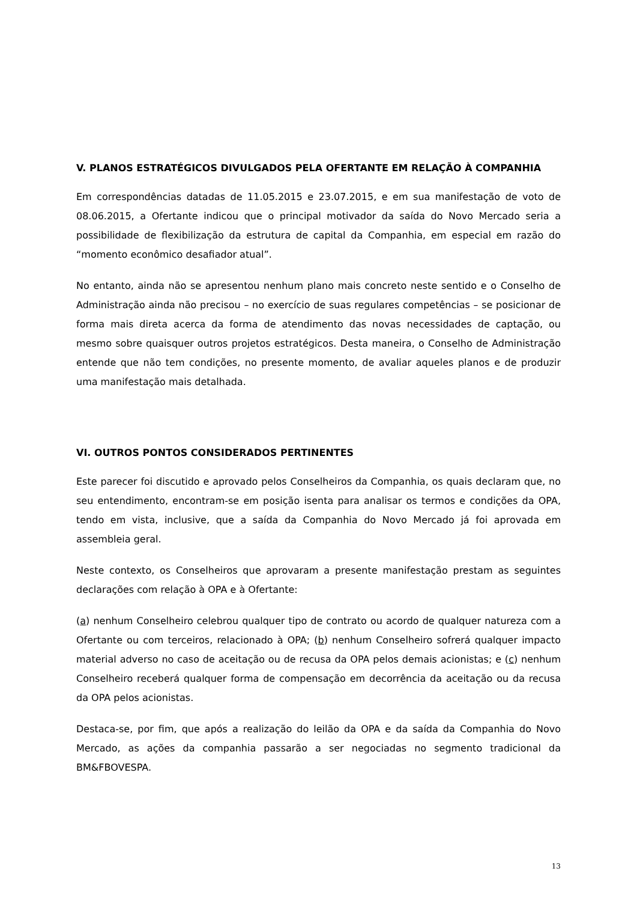V. PLANOS ESTRATÉGICOS DIVULGADOS PELA OFERTANTE EM RELAÇÃO À COMPANHIA
Em correspondências datadas de 11.05.2015 e 23.07.2015, e em sua manifestação de voto de 08.06.2015, a Ofertante indicou que o principal motivador da saída do Novo Mercado seria a possibilidade de flexibilização da estrutura de capital da Companhia, em especial em razão do “momento econômico desafiador atual”.
No entanto, ainda não se apresentou nenhum plano mais concreto neste sentido e o Conselho de Administração ainda não precisou – no exercício de suas regulares competências – se posicionar de forma mais direta acerca da forma de atendimento das novas necessidades de captação, ou mesmo sobre quaisquer outros projetos estratégicos. Desta maneira, o Conselho de Administração entende que não tem condições, no presente momento, de avaliar aqueles planos e de produzir uma manifestação mais detalhada.
VI. OUTROS PONTOS CONSIDERADOS PERTINENTES
Este parecer foi discutido e aprovado pelos Conselheiros da Companhia, os quais declaram que, no seu entendimento, encontram-se em posição isenta para analisar os termos e condições da OPA, tendo em vista, inclusive, que a saída da Companhia do Novo Mercado já foi aprovada em assembleia geral.
Neste contexto, os Conselheiros que aprovaram a presente manifestação prestam as seguintes declarações com relação à OPA e à Ofertante:
(a) nenhum Conselheiro celebrou qualquer tipo de contrato ou acordo de qualquer natureza com a Ofertante ou com terceiros, relacionado à OPA; (b) nenhum Conselheiro sofrerá qualquer impacto material adverso no caso de aceitação ou de recusa da OPA pelos demais acionistas; e (c) nenhum Conselheiro receberá qualquer forma de compensação em decorrência da aceitação ou da recusa da OPA pelos acionistas.
Destaca-se, por fim, que após a realização do leilão da OPA e da saída da Companhia do Novo Mercado, as ações da companhia passarão a ser negociadas no segmento tradicional da BM&FBOVESPA.
13